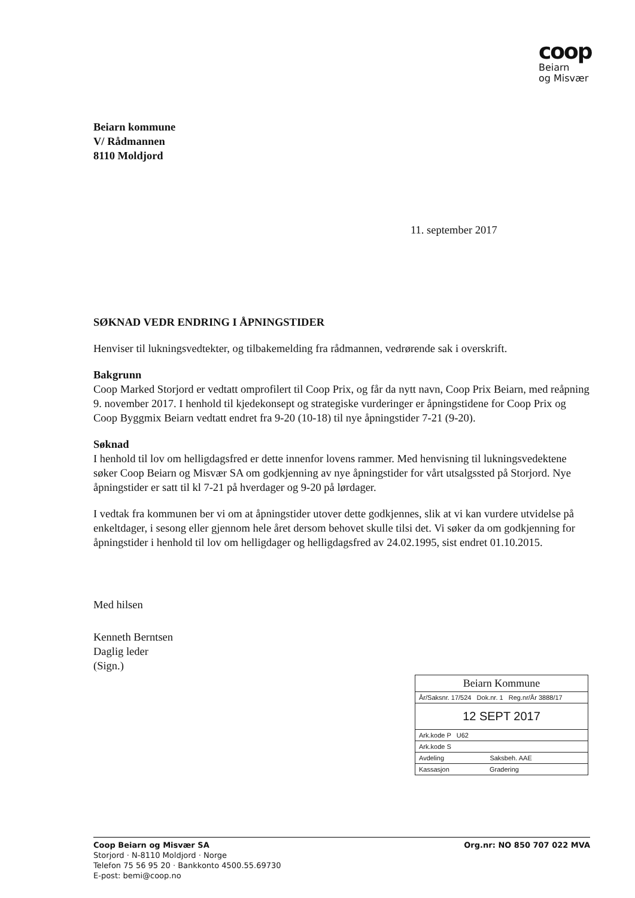coop
Beiarn
og Misvær
Beiarn kommune
V/ Rådmannen
8110 Moldjord
11. september 2017
SØKNAD VEDR ENDRING I ÅPNINGSTIDER
Henviser til lukningsvedtekter, og tilbakemelding fra rådmannen, vedrørende sak i overskrift.
Bakgrunn
Coop Marked Storjord er vedtatt omprofilert til Coop Prix, og får da nytt navn, Coop Prix Beiarn, med reåpning 9. november 2017. I henhold til kjedekonsept og strategiske vurderinger er åpningstidene for Coop Prix og Coop Byggmix Beiarn vedtatt endret fra 9-20 (10-18) til nye åpningstider 7-21 (9-20).
Søknad
I henhold til lov om helligdagsfred er dette innenfor lovens rammer. Med henvisning til lukningsvedektene søker Coop Beiarn og Misvær SA om godkjenning av nye åpningstider for vårt utsalgssted på Storjord. Nye åpningstider er satt til kl 7-21 på hverdager og 9-20 på lørdager.
I vedtak fra kommunen ber vi om at åpningstider utover dette godkjennes, slik at vi kan vurdere utvidelse på enkeltdager, i sesong eller gjennom hele året dersom behovet skulle tilsi det. Vi søker da om godkjenning for åpningstider i henhold til lov om helligdager og helligdagsfred av 24.02.1995, sist endret 01.10.2015.
Med hilsen
Kenneth Berntsen
Daglig leder
(Sign.)
Beiarn Kommune
År/Saksnr. 17/524 Dok.nr. 1 Reg.nr/År 3888/17
12 SEPT 2017
Ark.kode P U62
Ark.kode S
Avdeling Saksbeh. AAE
Kassasjon Gradering
Org.nr: NO 850 707 022 MVA Coop Beiarn og Misvær SA
Storjord · N-8110 Moldjord · Norge
Telefon 75 56 95 20 · Bankkonto 4500.55.69730
E-post: bemi@coop.no